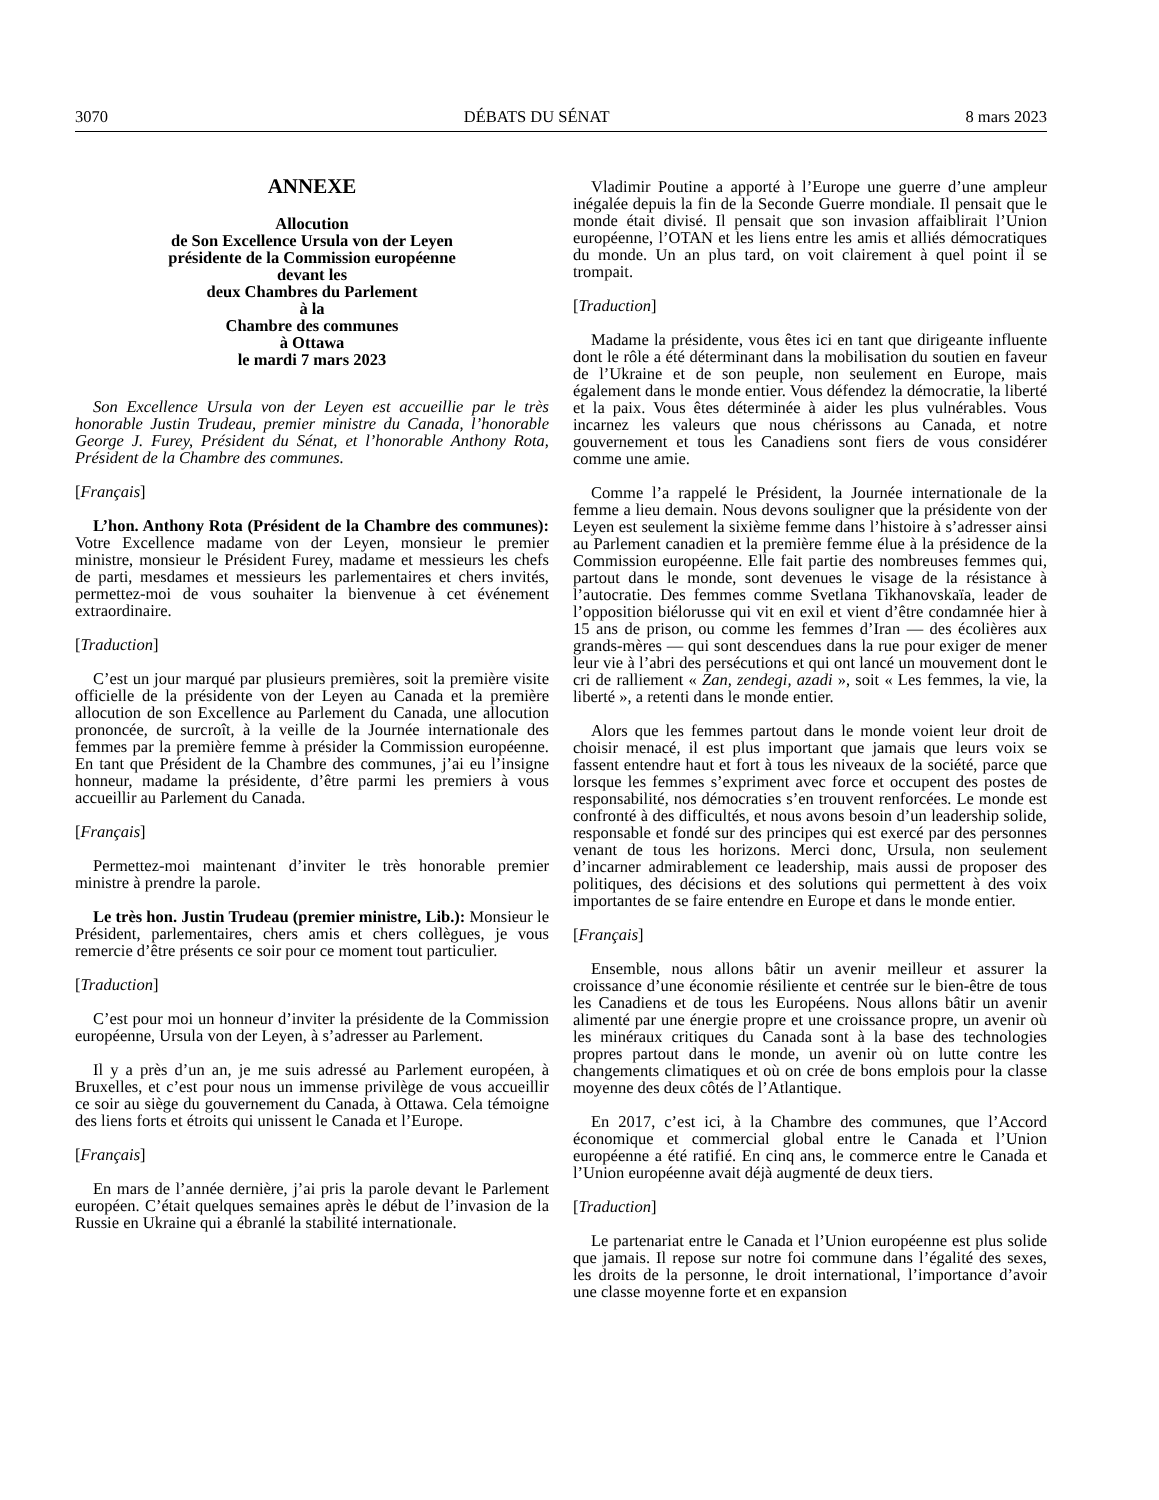3070 DÉBATS DU SÉNAT 8 mars 2023
ANNEXE
Allocution
de Son Excellence Ursula von der Leyen
présidente de la Commission européenne
devant les
deux Chambres du Parlement
à la
Chambre des communes
à Ottawa
le mardi 7 mars 2023
Son Excellence Ursula von der Leyen est accueillie par le très honorable Justin Trudeau, premier ministre du Canada, l’honorable George J. Furey, Président du Sénat, et l’honorable Anthony Rota, Président de la Chambre des communes.
[Français]
L’hon. Anthony Rota (Président de la Chambre des communes): Votre Excellence madame von der Leyen, monsieur le premier ministre, monsieur le Président Furey, madame et messieurs les chefs de parti, mesdames et messieurs les parlementaires et chers invités, permettez-moi de vous souhaiter la bienvenue à cet événement extraordinaire.
[Traduction]
C’est un jour marqué par plusieurs premières, soit la première visite officielle de la présidente von der Leyen au Canada et la première allocution de son Excellence au Parlement du Canada, une allocution prononcée, de surcroît, à la veille de la Journée internationale des femmes par la première femme à présider la Commission européenne. En tant que Président de la Chambre des communes, j’ai eu l’insigne honneur, madame la présidente, d’être parmi les premiers à vous accueillir au Parlement du Canada.
[Français]
Permettez-moi maintenant d’inviter le très honorable premier ministre à prendre la parole.
Le très hon. Justin Trudeau (premier ministre, Lib.): Monsieur le Président, parlementaires, chers amis et chers collègues, je vous remercie d’être présents ce soir pour ce moment tout particulier.
[Traduction]
C’est pour moi un honneur d’inviter la présidente de la Commission européenne, Ursula von der Leyen, à s’adresser au Parlement.
Il y a près d’un an, je me suis adressé au Parlement européen, à Bruxelles, et c’est pour nous un immense privilège de vous accueillir ce soir au siège du gouvernement du Canada, à Ottawa. Cela témoigne des liens forts et étroits qui unissent le Canada et l’Europe.
[Français]
En mars de l’année dernière, j’ai pris la parole devant le Parlement européen. C’était quelques semaines après le début de l’invasion de la Russie en Ukraine qui a ébranlé la stabilité internationale.
Vladimir Poutine a apporté à l’Europe une guerre d’une ampleur inégalée depuis la fin de la Seconde Guerre mondiale. Il pensait que le monde était divisé. Il pensait que son invasion affaiblirait l’Union européenne, l’OTAN et les liens entre les amis et alliés démocratiques du monde. Un an plus tard, on voit clairement à quel point il se trompait.
[Traduction]
Madame la présidente, vous êtes ici en tant que dirigeante influente dont le rôle a été déterminant dans la mobilisation du soutien en faveur de l’Ukraine et de son peuple, non seulement en Europe, mais également dans le monde entier. Vous défendez la démocratie, la liberté et la paix. Vous êtes déterminée à aider les plus vulnérables. Vous incarnez les valeurs que nous chérissons au Canada, et notre gouvernement et tous les Canadiens sont fiers de vous considérer comme une amie.
Comme l’a rappelé le Président, la Journée internationale de la femme a lieu demain. Nous devons souligner que la présidente von der Leyen est seulement la sixième femme dans l’histoire à s’adresser ainsi au Parlement canadien et la première femme élue à la présidence de la Commission européenne. Elle fait partie des nombreuses femmes qui, partout dans le monde, sont devenues le visage de la résistance à l’autocratie. Des femmes comme Svetlana Tikhanovskaïa, leader de l’opposition biélorusse qui vit en exil et vient d’être condamnée hier à 15 ans de prison, ou comme les femmes d’Iran — des écolières aux grands-mères — qui sont descendues dans la rue pour exiger de mener leur vie à l’abri des persécutions et qui ont lancé un mouvement dont le cri de ralliement « Zan, zendegi, azadi », soit « Les femmes, la vie, la liberté », a retenti dans le monde entier.
Alors que les femmes partout dans le monde voient leur droit de choisir menacé, il est plus important que jamais que leurs voix se fassent entendre haut et fort à tous les niveaux de la société, parce que lorsque les femmes s’expriment avec force et occupent des postes de responsabilité, nos démocraties s’en trouvent renforcées. Le monde est confronté à des difficultés, et nous avons besoin d’un leadership solide, responsable et fondé sur des principes qui est exercé par des personnes venant de tous les horizons. Merci donc, Ursula, non seulement d’incarner admirablement ce leadership, mais aussi de proposer des politiques, des décisions et des solutions qui permettent à des voix importantes de se faire entendre en Europe et dans le monde entier.
[Français]
Ensemble, nous allons bâtir un avenir meilleur et assurer la croissance d’une économie résiliente et centrée sur le bien-être de tous les Canadiens et de tous les Européens. Nous allons bâtir un avenir alimenté par une énergie propre et une croissance propre, un avenir où les minéraux critiques du Canada sont à la base des technologies propres partout dans le monde, un avenir où on lutte contre les changements climatiques et où on crée de bons emplois pour la classe moyenne des deux côtés de l’Atlantique.
En 2017, c’est ici, à la Chambre des communes, que l’Accord économique et commercial global entre le Canada et l’Union européenne a été ratifié. En cinq ans, le commerce entre le Canada et l’Union européenne avait déjà augmenté de deux tiers.
[Traduction]
Le partenariat entre le Canada et l’Union européenne est plus solide que jamais. Il repose sur notre foi commune dans l’égalité des sexes, les droits de la personne, le droit international, l’importance d’avoir une classe moyenne forte et en expansion